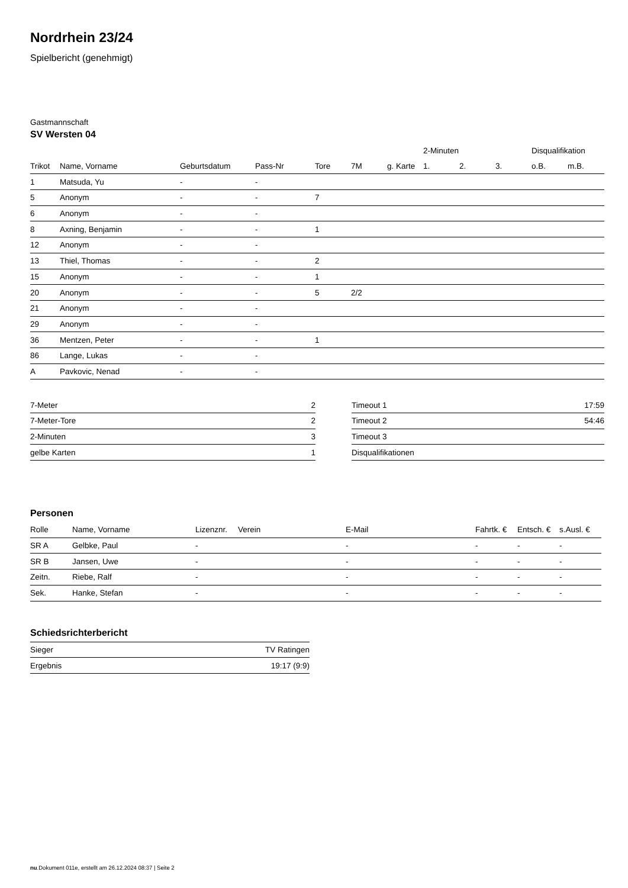Nordrhein 23/24
Spielbericht (genehmigt)
Gastmannschaft
SV Wersten 04
| | | | | | | | 2-Minuten | | | Disqualifikation | |
| --- | --- | --- | --- | --- | --- | --- | --- | --- | --- | --- | --- |
| Trikot | Name, Vorname | Geburtsdatum | Pass-Nr | Tore | 7M | g. Karte | 1. | 2. | 3. | o.B. | m.B. |
| 1 | Matsuda, Yu | - | - | | | | | | | | |
| 5 | Anonym | - | - | 7 | | | | | | | |
| 6 | Anonym | - | - | | | | | | | | |
| 8 | Axning, Benjamin | - | - | 1 | | | | | | | |
| 12 | Anonym | - | - | | | | | | | | |
| 13 | Thiel, Thomas | - | - | 2 | | | | | | | |
| 15 | Anonym | - | - | 1 | | | | | | | |
| 20 | Anonym | - | - | 5 | 2/2 | | | | | | |
| 21 | Anonym | - | - | | | | | | | | |
| 29 | Anonym | - | - | | | | | | | | |
| 36 | Mentzen, Peter | - | - | 1 | | | | | | | |
| 86 | Lange, Lukas | - | - | | | | | | | | |
| A | Pavkovic, Nenad | - | - | | | | | | | | |
| 7-Meter | 2 |
| 7-Meter-Tore | 2 |
| 2-Minuten | 3 |
| gelbe Karten | 1 |
| Timeout 1 | 17:59 |
| Timeout 2 | 54:46 |
| Timeout 3 | |
| Disqualifikationen | |
Personen
| Rolle | Name, Vorname | Lizenznr. | Verein | E-Mail | Fahrtk. € | Entsch. € | s.Ausl. € |
| --- | --- | --- | --- | --- | --- | --- | --- |
| SR A | Gelbke, Paul | - | | - | - | - | - |
| SR B | Jansen, Uwe | - | | - | - | - | - |
| Zeitn. | Riebe, Ralf | - | | - | - | - | - |
| Sek. | Hanke, Stefan | - | | - | - | - | - |
Schiedsrichterbericht
| Sieger | TV Ratingen |
| Ergebnis | 19:17 (9:9) |
nu.Dokument 011e, erstellt am 26.12.2024 08:37 | Seite 2